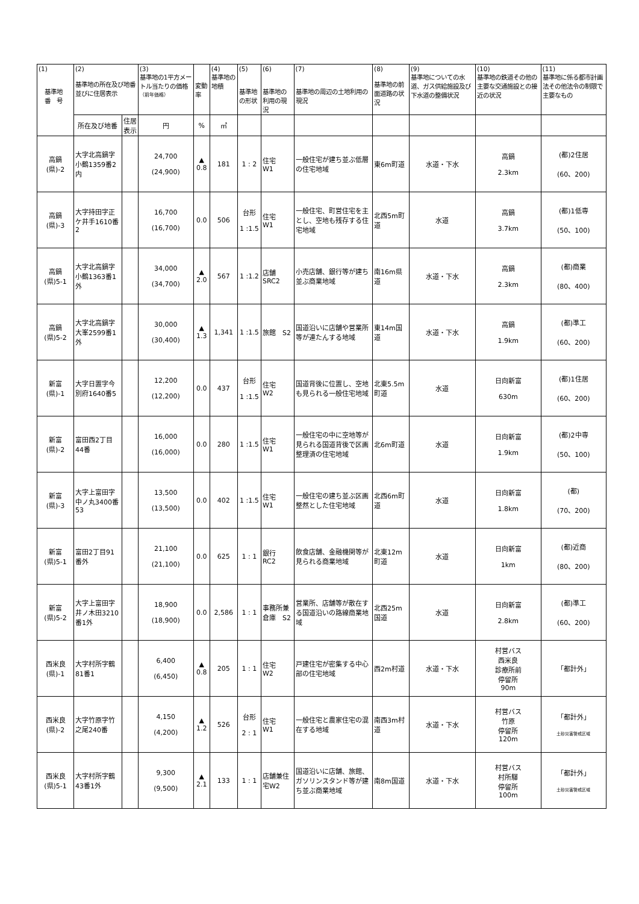| (1) 基準地 番 号 | (2) 基準地の所在及び地番並びに住居表示 | | (3) 基準地の1平方メートル当たりの価格 （前年価格） | 変動率 | (4) 基準地の地積 | (5) 基準地の形状 | (6) 基準地の利用の現況 | (7) 基準地の周辺の土地利用の現況 | (8) 基準地の前面道路の状況 | (9) 基準地についての水道、ガス供給施設及び下水道の整備状況 | (10) 基準地の鉄道その他の主要な交通施設との接近の状況 | (11) 基準地に係る都市計画法その他法令の制限で主要なもの |
| --- | --- | --- | --- | --- | --- | --- | --- | --- | --- | --- | --- | --- |
| | 所在及び地番 | 住居表示 | 円 | % | ㎡ | | | | | | | |
| 高鍋 (県)-2 | 大字北高鍋字小鶴1359番2内 | | 24,700 (24,900) | ▲ 0.8 | 181 | 1 : 2 | 住宅 W1 | 一般住宅が建ち並ぶ低層の住宅地域 | 東6m町道 | 水道・下水 | 高鍋 2.3km | (都)2住居 (60、200) |
| 高鍋 (県)-3 | 大字持田字正ケ井手1610番2 | | 16,700 (16,700) | 0.0 | 506 | 台形 1 :1.5 | 住宅 W1 | 一般住宅、町営住宅を主とし、空地も残存する住宅地域 | 北西5m町道 | 水道 | 高鍋 3.7km | (都)1低専 (50、100) |
| 高鍋 (県)5-1 | 大字北高鍋字小鶴1363番1外 | | 34,000 (34,700) | ▲ 2.0 | 567 | 1 :1.2 | 店舗 SRC2 | 小売店舗、銀行等が建ち並ぶ商業地域 | 南16m県道 | 水道・下水 | 高鍋 2.3km | (都)商業 (80、400) |
| 高鍋 (県)5-2 | 大字北高鍋字大峯2599番1外 | | 30,000 (30,400) | ▲ 1.3 | 1,341 | 1 :1.5 | 旅館 S2 | 国道沿いに店舗や営業所等が連たんする地域 | 東14m国道 | 水道・下水 | 高鍋 1.9km | (都)準工 (60、200) |
| 新富 (県)-1 | 大字日置字今別府1640番5 | | 12,200 (12,200) | 0.0 | 437 | 台形 1 :1.5 | 住宅 W2 | 国道背後に位置し、空地も見られる一般住宅地域 | 北東5.5m町道 | 水道 | 日向新富 630m | (都)1住居 (60、200) |
| 新富 (県)-2 | 富田西2丁目44番 | | 16,000 (16,000) | 0.0 | 280 | 1 :1.5 | 住宅 W1 | 一般住宅の中に空地等が見られる国道背後で区画整理済の住宅地域 | 北6m町道 | 水道 | 日向新富 1.9km | (都)2中専 (50、100) |
| 新富 (県)-3 | 大字上富田字中ノ丸3400番53 | | 13,500 (13,500) | 0.0 | 402 | 1 :1.5 | 住宅 W1 | 一般住宅の建ち並ぶ区画整然とした住宅地域 | 北西6m町道 | 水道 | 日向新富 1.8km | (都) (70、200) |
| 新富 (県)5-1 | 富田2丁目91番外 | | 21,100 (21,100) | 0.0 | 625 | 1 : 1 | 銀行 RC2 | 飲食店舗、金融機関等が見られる商業地域 | 北東12m町道 | 水道 | 日向新富 1km | (都)近商 (80、200) |
| 新富 (県)5-2 | 大字上富田字井ノ木田3210番1外 | | 18,900 (18,900) | 0.0 | 2,586 | 1 : 1 | 事務所兼倉庫 S2 | 営業所、店舗等が散在する国道沿いの路線商業地域 | 北西25m国道 | 水道 | 日向新富 2.8km | (都)準工 (60、200) |
| 西米良 (県)-1 | 大字村所字鶴81番1 | | 6,400 (6,450) | ▲ 0.8 | 205 | 1 : 1 | 住宅 W2 | 戸建住宅が密集する中心部の住宅地域 | 西2m村道 | 水道・下水 | 村営バス 西米良 診療所前 停留所 90m | 「都計外」 |
| 西米良 (県)-2 | 大字竹原字竹之尾240番 | | 4,150 (4,200) | ▲ 1.2 | 526 | 台形 2 : 1 | 住宅 W1 | 一般住宅と農家住宅の混在する地域 | 南西3m村道 | 水道・下水 | 村営バス 竹原 停留所 120m | 「都計外」 土砂災害警戒区域 |
| 西米良 (県)5-1 | 大字村所字鶴43番1外 | | 9,300 (9,500) | ▲ 2.1 | 133 | 1 : 1 | 店舗兼住宅W2 | 国道沿いに店舗、旅館、ガソリンスタンド等が建ち並ぶ商業地域 | 南8m国道 | 水道・下水 | 村営バス 村所驛 停留所 100m | 「都計外」 土砂災害警戒区域 |